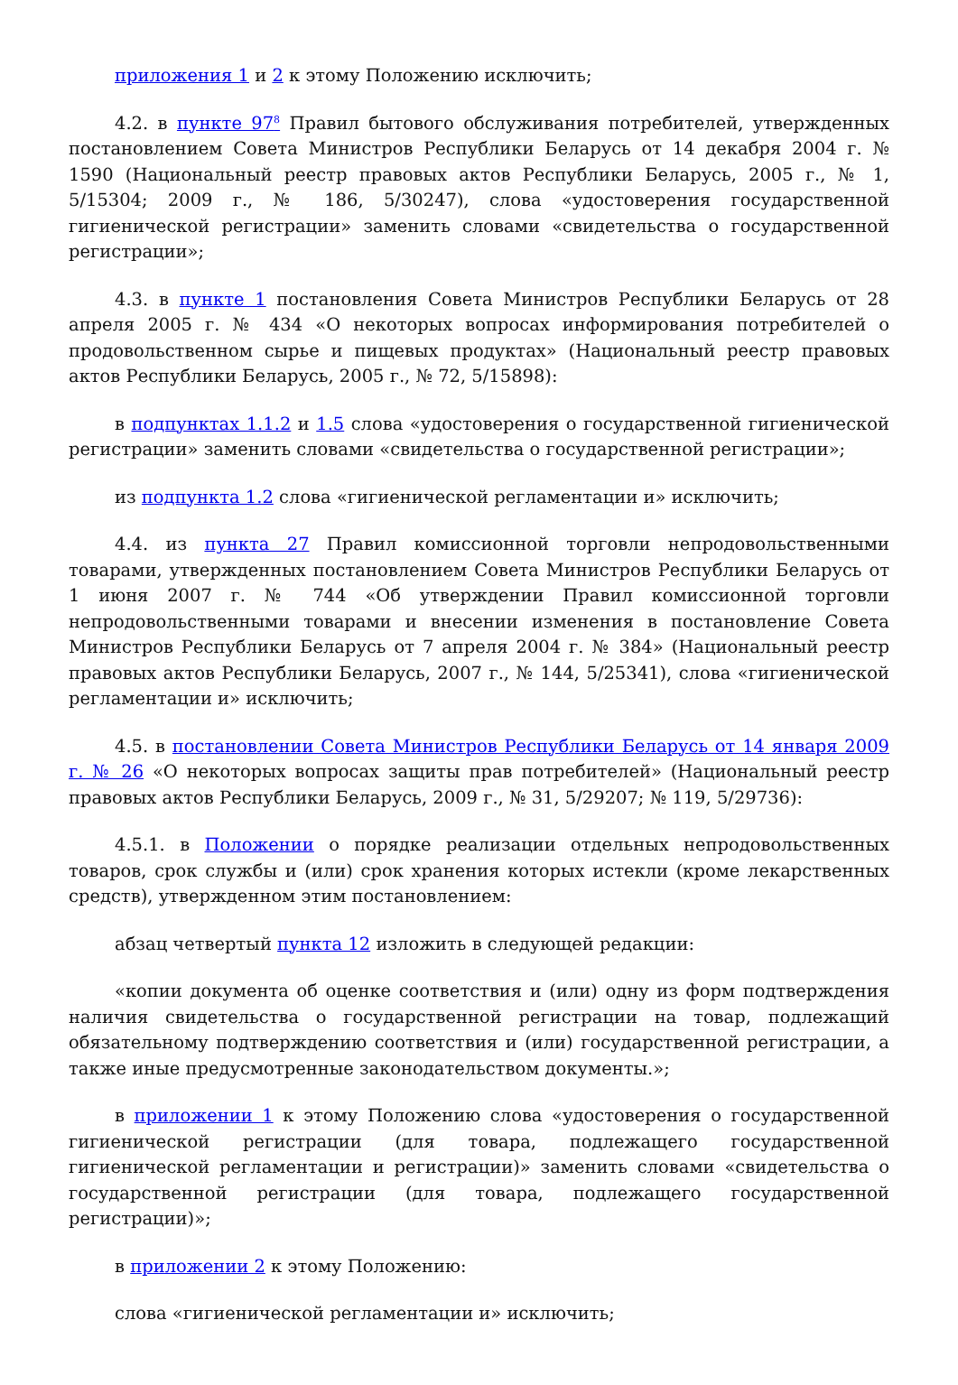приложения 1 и 2 к этому Положению исключить;
4.2. в пункте 97<sup>8</sup> Правил бытового обслуживания потребителей, утвержденных постановлением Совета Министров Республики Беларусь от 14 декабря 2004 г. № 1590 (Национальный реестр правовых актов Республики Беларусь, 2005 г., № 1, 5/15304; 2009 г., № 186, 5/30247), слова «удостоверения государственной гигиенической регистрации» заменить словами «свидетельства о государственной регистрации»;
4.3. в пункте 1 постановления Совета Министров Республики Беларусь от 28 апреля 2005 г. № 434 «О некоторых вопросах информирования потребителей о продовольственном сырье и пищевых продуктах» (Национальный реестр правовых актов Республики Беларусь, 2005 г., № 72, 5/15898):
в подпунктах 1.1.2 и 1.5 слова «удостоверения о государственной гигиенической регистрации» заменить словами «свидетельства о государственной регистрации»;
из подпункта 1.2 слова «гигиенической регламентации и» исключить;
4.4. из пункта 27 Правил комиссионной торговли непродовольственными товарами, утвержденных постановлением Совета Министров Республики Беларусь от 1 июня 2007 г. № 744 «Об утверждении Правил комиссионной торговли непродовольственными товарами и внесении изменения в постановление Совета Министров Республики Беларусь от 7 апреля 2004 г. № 384» (Национальный реестр правовых актов Республики Беларусь, 2007 г., № 144, 5/25341), слова «гигиенической регламентации и» исключить;
4.5. в постановлении Совета Министров Республики Беларусь от 14 января 2009 г. № 26 «О некоторых вопросах защиты прав потребителей» (Национальный реестр правовых актов Республики Беларусь, 2009 г., № 31, 5/29207; № 119, 5/29736):
4.5.1. в Положении о порядке реализации отдельных непродовольственных товаров, срок службы и (или) срок хранения которых истекли (кроме лекарственных средств), утвержденном этим постановлением:
абзац четвертый пункта 12 изложить в следующей редакции:
«копии документа об оценке соответствия и (или) одну из форм подтверждения наличия свидетельства о государственной регистрации на товар, подлежащий обязательному подтверждению соответствия и (или) государственной регистрации, а также иные предусмотренные законодательством документы.»;
в приложении 1 к этому Положению слова «удостоверения о государственной гигиенической регистрации (для товара, подлежащего государственной гигиенической регламентации и регистрации)» заменить словами «свидетельства о государственной регистрации (для товара, подлежащего государственной регистрации)»;
в приложении 2 к этому Положению:
слова «гигиенической регламентации и» исключить;